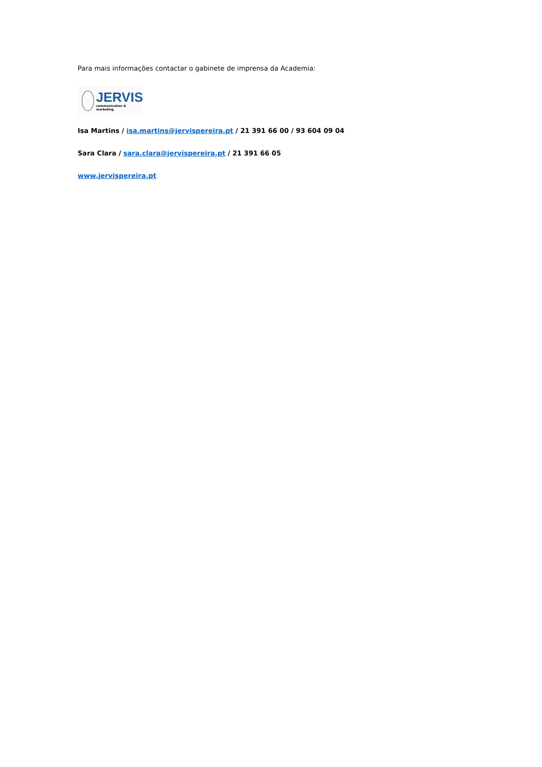Para mais informações contactar o gabinete de imprensa da Academia:
JERVIS
communication & marketing
Isa Martins / isa.martins@jervispereira.pt / 21 391 66 00 / 93 604 09 04
Sara Clara / sara.clara@jervispereira.pt / 21 391 66 05
www.jervispereira.pt